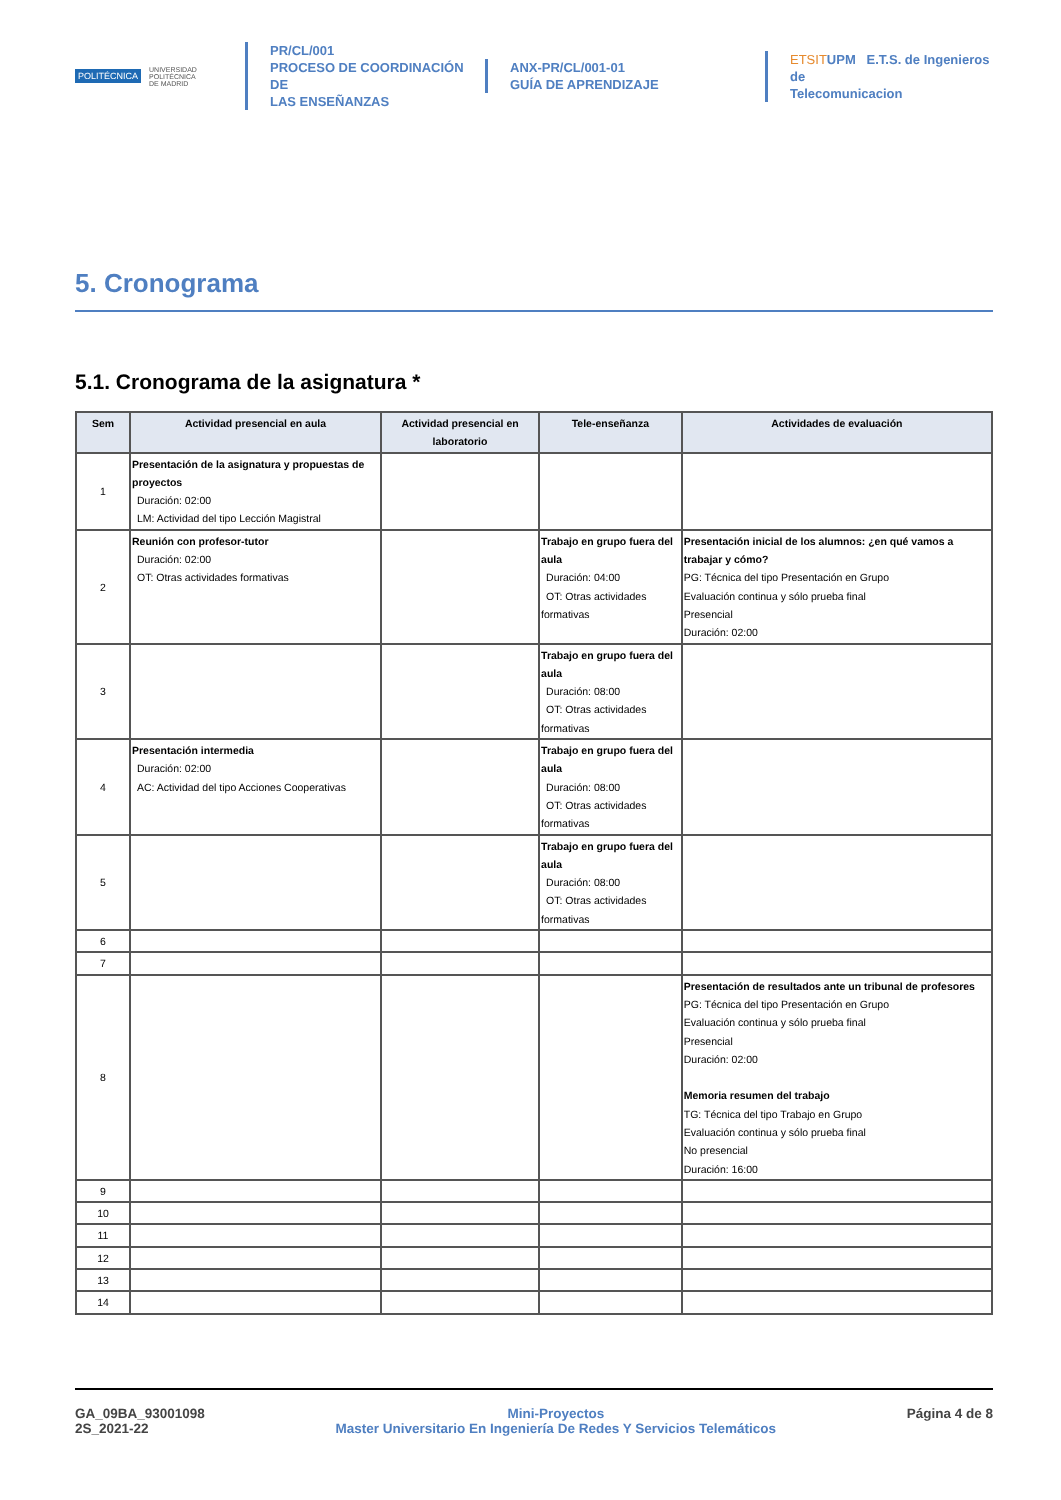POLITÉCNICA UNIVERSIDAD
POLITÉCNICA
DE MADRID
PR/CL/001
PROCESO DE COORDINACIÓN DE
LAS ENSEÑANZAS
ANX-PR/CL/001-01
GUÍA DE APRENDIZAJE
ETSITUPM E.T.S. de Ingenieros de
Telecomunicacion
5. Cronograma
5.1. Cronograma de la asignatura *
| Sem | Actividad presencial en aula | Actividad presencial en laboratorio | Tele-enseñanza | Actividades de evaluación |
| --- | --- | --- | --- | --- |
| 1 | Presentación de la asignatura y propuestas de proyectos Duración: 02:00 LM: Actividad del tipo Lección Magistral | | | |
| 2 | Reunión con profesor-tutor Duración: 02:00 OT: Otras actividades formativas | | Trabajo en grupo fuera del aula Duración: 04:00 OT: Otras actividades formativas | Presentación inicial de los alumnos: ¿en qué vamos a trabajar y cómo? PG: Técnica del tipo Presentación en Grupo Evaluación continua y sólo prueba final Presencial Duración: 02:00 |
| 3 | | | Trabajo en grupo fuera del aula Duración: 08:00 OT: Otras actividades formativas | |
| 4 | Presentación intermedia Duración: 02:00 AC: Actividad del tipo Acciones Cooperativas | | Trabajo en grupo fuera del aula Duración: 08:00 OT: Otras actividades formativas | |
| 5 | | | Trabajo en grupo fuera del aula Duración: 08:00 OT: Otras actividades formativas | |
| 6 | | | | |
| 7 | | | | |
| 8 | | | | Presentación de resultados ante un tribunal de profesores PG: Técnica del tipo Presentación en Grupo Evaluación continua y sólo prueba final Presencial Duración: 02:00 Memoria resumen del trabajo TG: Técnica del tipo Trabajo en Grupo Evaluación continua y sólo prueba final No presencial Duración: 16:00 |
| 9 | | | | |
| 10 | | | | |
| 11 | | | | |
| 12 | | | | |
| 13 | | | | |
| 14 | | | | |
GA_09BA_93001098
2S_2021-22
Mini-Proyectos
Master Universitario En Ingeniería De Redes Y Servicios Telemáticos
Página 4 de 8